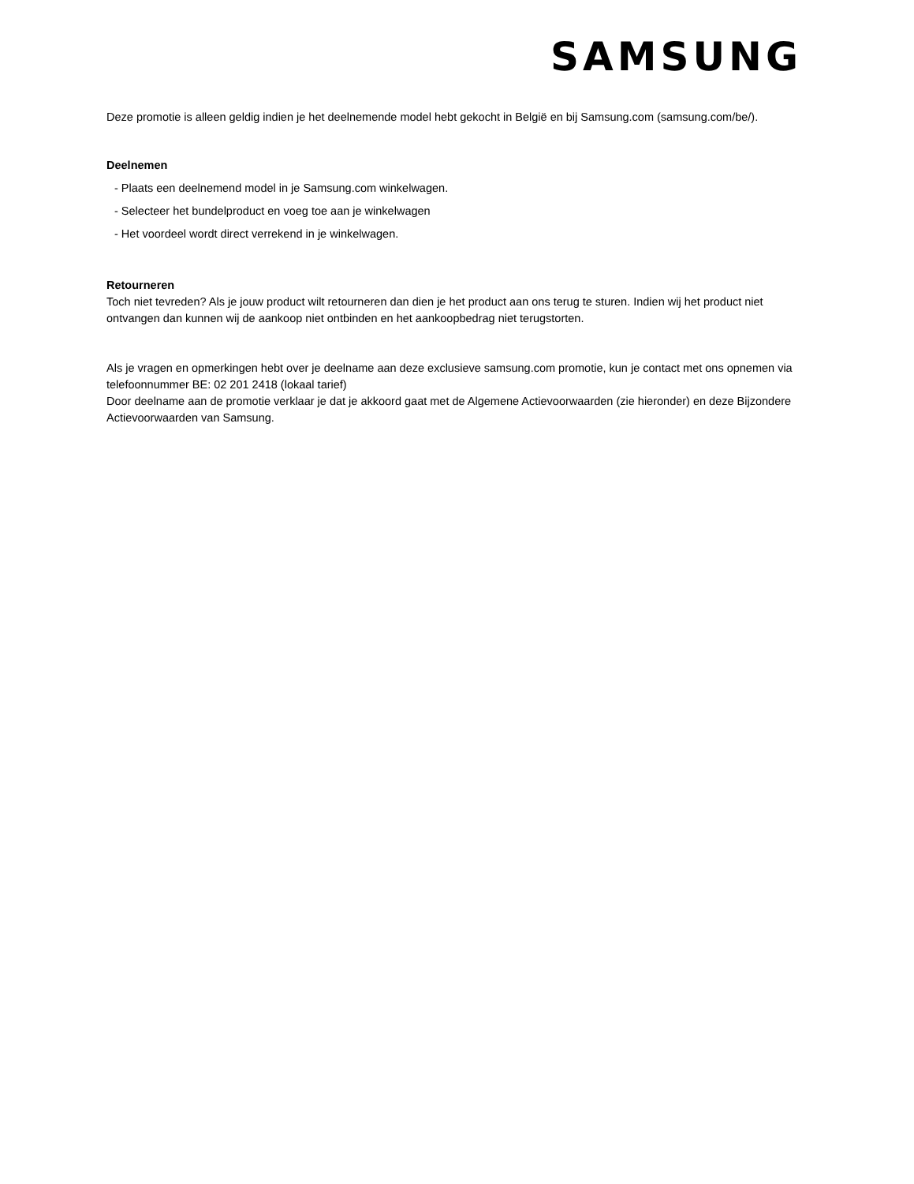SAMSUNG
Deze promotie is alleen geldig indien je het deelnemende model hebt gekocht in België en bij Samsung.com (samsung.com/be/).
Deelnemen
- Plaats een deelnemend model in je Samsung.com winkelwagen.
- Selecteer het bundelproduct en voeg toe aan je winkelwagen
- Het voordeel wordt direct verrekend in je winkelwagen.
Retourneren
Toch niet tevreden? Als je jouw product wilt retourneren dan dien je het product aan ons terug te sturen. Indien wij het product niet ontvangen dan kunnen wij de aankoop niet ontbinden en het aankoopbedrag niet terugstorten.
Als je vragen en opmerkingen hebt over je deelname aan deze exclusieve samsung.com promotie, kun je contact met ons opnemen via telefoonnummer BE: 02 201 2418 (lokaal tarief)
Door deelname aan de promotie verklaar je dat je akkoord gaat met de Algemene Actievoorwaarden (zie hieronder) en deze Bijzondere Actievoorwaarden van Samsung.